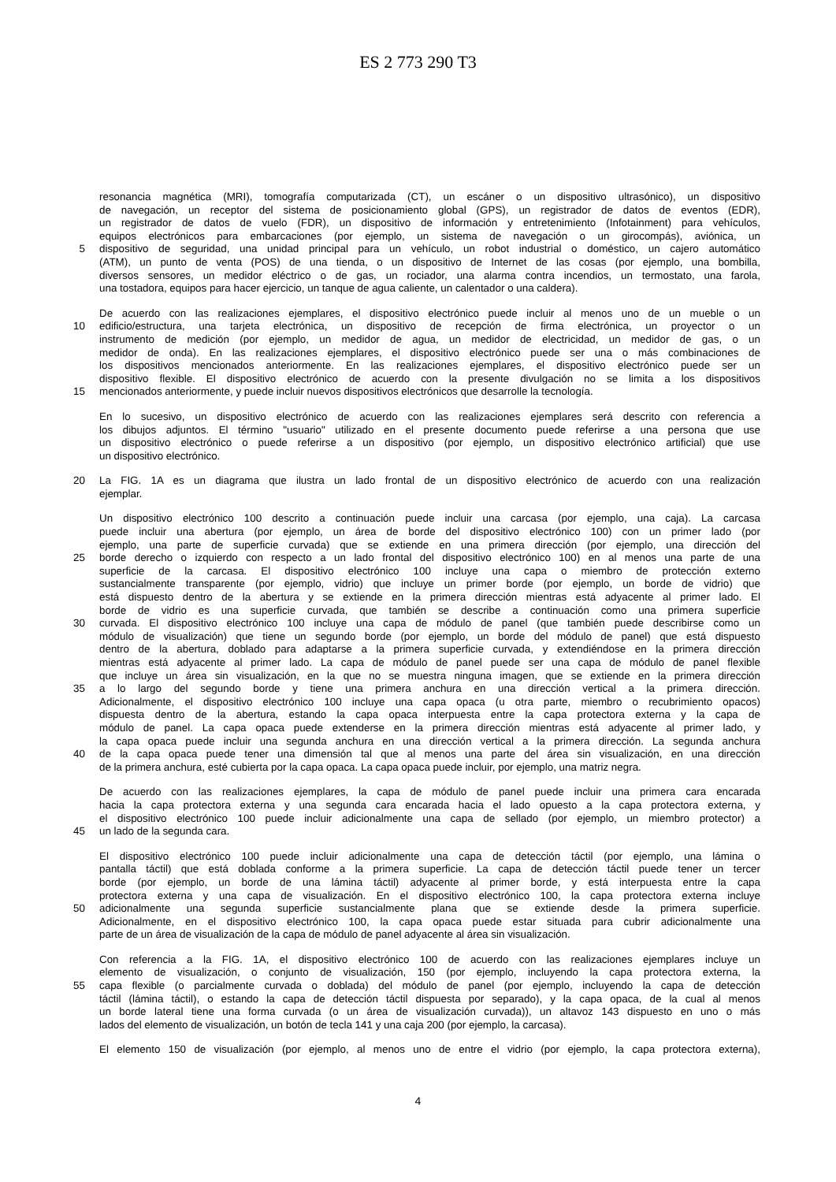ES 2 773 290 T3
resonancia magnética (MRI), tomografía computarizada (CT), un escáner o un dispositivo ultrasónico), un dispositivo
de navegación, un receptor del sistema de posicionamiento global (GPS), un registrador de datos de eventos (EDR),
un registrador de datos de vuelo (FDR), un dispositivo de información y entretenimiento (Infotainment) para vehículos,
equipos electrónicos para embarcaciones (por ejemplo, un sistema de navegación o un girocompás), aviónica, un
5
dispositivo de seguridad, una unidad principal para un vehículo, un robot industrial o doméstico, un cajero automático
(ATM), un punto de venta (POS) de una tienda, o un dispositivo de Internet de las cosas (por ejemplo, una bombilla,
diversos sensores, un medidor eléctrico o de gas, un rociador, una alarma contra incendios, un termostato, una farola,
una tostadora, equipos para hacer ejercicio, un tanque de agua caliente, un calentador o una caldera).
De acuerdo con las realizaciones ejemplares, el dispositivo electrónico puede incluir al menos uno de un mueble o un
10
edificio/estructura, una tarjeta electrónica, un dispositivo de recepción de firma electrónica, un proyector o un
instrumento de medición (por ejemplo, un medidor de agua, un medidor de electricidad, un medidor de gas, o un
medidor de onda). En las realizaciones ejemplares, el dispositivo electrónico puede ser una o más combinaciones de
los dispositivos mencionados anteriormente. En las realizaciones ejemplares, el dispositivo electrónico puede ser un
dispositivo flexible. El dispositivo electrónico de acuerdo con la presente divulgación no se limita a los dispositivos
15
mencionados anteriormente, y puede incluir nuevos dispositivos electrónicos que desarrolle la tecnología.
En lo sucesivo, un dispositivo electrónico de acuerdo con las realizaciones ejemplares será descrito con referencia a
los dibujos adjuntos. El término "usuario" utilizado en el presente documento puede referirse a una persona que use
un dispositivo electrónico o puede referirse a un dispositivo (por ejemplo, un dispositivo electrónico artificial) que use
un dispositivo electrónico.
20
La FIG. 1A es un diagrama que ilustra un lado frontal de un dispositivo electrónico de acuerdo con una realización
ejemplar.
Un dispositivo electrónico 100 descrito a continuación puede incluir una carcasa (por ejemplo, una caja). La carcasa
puede incluir una abertura (por ejemplo, un área de borde del dispositivo electrónico 100) con un primer lado (por
ejemplo, una parte de superficie curvada) que se extiende en una primera dirección (por ejemplo, una dirección del
25
borde derecho o izquierdo con respecto a un lado frontal del dispositivo electrónico 100) en al menos una parte de una
superficie de la carcasa. El dispositivo electrónico 100 incluye una capa o miembro de protección externo
sustancialmente transparente (por ejemplo, vidrio) que incluye un primer borde (por ejemplo, un borde de vidrio) que
está dispuesto dentro de la abertura y se extiende en la primera dirección mientras está adyacente al primer lado. El
borde de vidrio es una superficie curvada, que también se describe a continuación como una primera superficie
30
curvada. El dispositivo electrónico 100 incluye una capa de módulo de panel (que también puede describirse como un
módulo de visualización) que tiene un segundo borde (por ejemplo, un borde del módulo de panel) que está dispuesto
dentro de la abertura, doblado para adaptarse a la primera superficie curvada, y extendiéndose en la primera dirección
mientras está adyacente al primer lado. La capa de módulo de panel puede ser una capa de módulo de panel flexible
que incluye un área sin visualización, en la que no se muestra ninguna imagen, que se extiende en la primera dirección
35
a lo largo del segundo borde y tiene una primera anchura en una dirección vertical a la primera dirección.
Adicionalmente, el dispositivo electrónico 100 incluye una capa opaca (u otra parte, miembro o recubrimiento opacos)
dispuesta dentro de la abertura, estando la capa opaca interpuesta entre la capa protectora externa y la capa de
módulo de panel. La capa opaca puede extenderse en la primera dirección mientras está adyacente al primer lado, y
la capa opaca puede incluir una segunda anchura en una dirección vertical a la primera dirección. La segunda anchura
40
de la capa opaca puede tener una dimensión tal que al menos una parte del área sin visualización, en una dirección
de la primera anchura, esté cubierta por la capa opaca. La capa opaca puede incluir, por ejemplo, una matriz negra.
De acuerdo con las realizaciones ejemplares, la capa de módulo de panel puede incluir una primera cara encarada
hacia la capa protectora externa y una segunda cara encarada hacia el lado opuesto a la capa protectora externa, y
el dispositivo electrónico 100 puede incluir adicionalmente una capa de sellado (por ejemplo, un miembro protector) a
45
un lado de la segunda cara.
El dispositivo electrónico 100 puede incluir adicionalmente una capa de detección táctil (por ejemplo, una lámina o
pantalla táctil) que está doblada conforme a la primera superficie. La capa de detección táctil puede tener un tercer
borde (por ejemplo, un borde de una lámina táctil) adyacente al primer borde, y está interpuesta entre la capa
protectora externa y una capa de visualización. En el dispositivo electrónico 100, la capa protectora externa incluye
50
adicionalmente una segunda superficie sustancialmente plana que se extiende desde la primera superficie.
Adicionalmente, en el dispositivo electrónico 100, la capa opaca puede estar situada para cubrir adicionalmente una
parte de un área de visualización de la capa de módulo de panel adyacente al área sin visualización.
Con referencia a la FIG. 1A, el dispositivo electrónico 100 de acuerdo con las realizaciones ejemplares incluye un
elemento de visualización, o conjunto de visualización, 150 (por ejemplo, incluyendo la capa protectora externa, la
55
capa flexible (o parcialmente curvada o doblada) del módulo de panel (por ejemplo, incluyendo la capa de detección
táctil (lámina táctil), o estando la capa de detección táctil dispuesta por separado), y la capa opaca, de la cual al menos
un borde lateral tiene una forma curvada (o un área de visualización curvada)), un altavoz 143 dispuesto en uno o más
lados del elemento de visualización, un botón de tecla 141 y una caja 200 (por ejemplo, la carcasa).
El elemento 150 de visualización (por ejemplo, al menos uno de entre el vidrio (por ejemplo, la capa protectora externa),
4